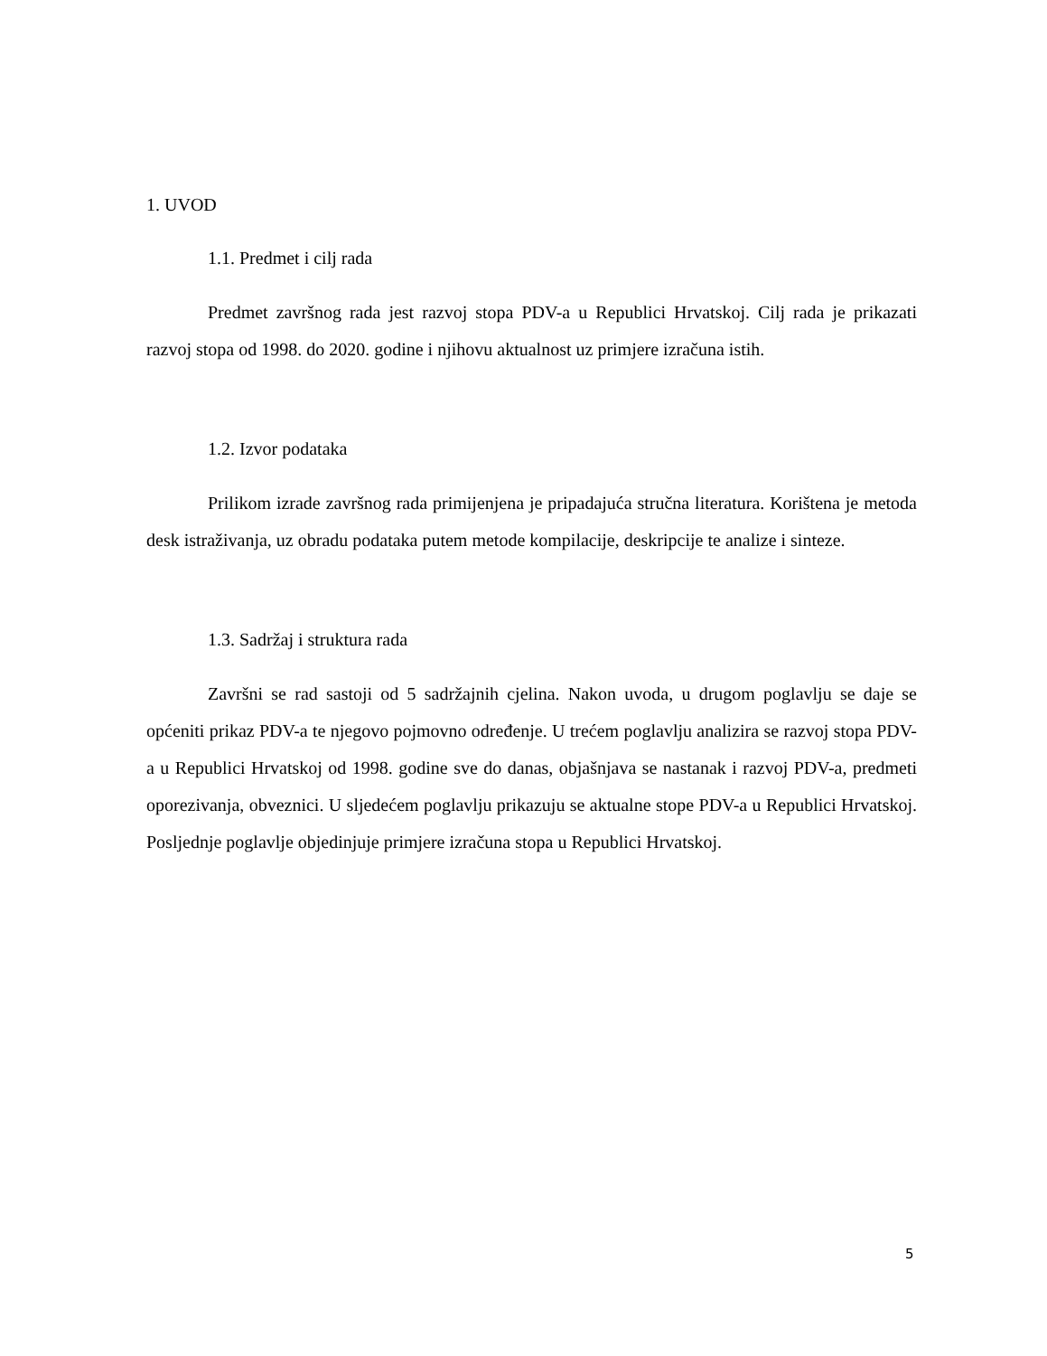1. UVOD
1.1. Predmet i cilj rada
Predmet završnog rada jest razvoj stopa PDV-a u Republici Hrvatskoj. Cilj rada je prikazati razvoj stopa od 1998. do 2020. godine i njihovu aktualnost uz primjere izračuna istih.
1.2. Izvor podataka
Prilikom izrade završnog rada primijenjena je pripadajuća stručna literatura. Korištena je metoda desk istraživanja, uz obradu podataka putem metode kompilacije, deskripcije te analize i sinteze.
1.3. Sadržaj i struktura rada
Završni se rad sastoji od 5 sadržajnih cjelina. Nakon uvoda, u drugom poglavlju se daje se općeniti prikaz PDV-a te njegovo pojmovno određenje. U trećem poglavlju analizira se razvoj stopa PDV-a u Republici Hrvatskoj od 1998. godine sve do danas, objašnjava se nastanak i razvoj PDV-a, predmeti oporezivanja, obveznici. U sljedećem poglavlju prikazuju se aktualne stope PDV-a u Republici Hrvatskoj. Posljednje poglavlje objedinjuje primjere izračuna stopa u Republici Hrvatskoj.
5